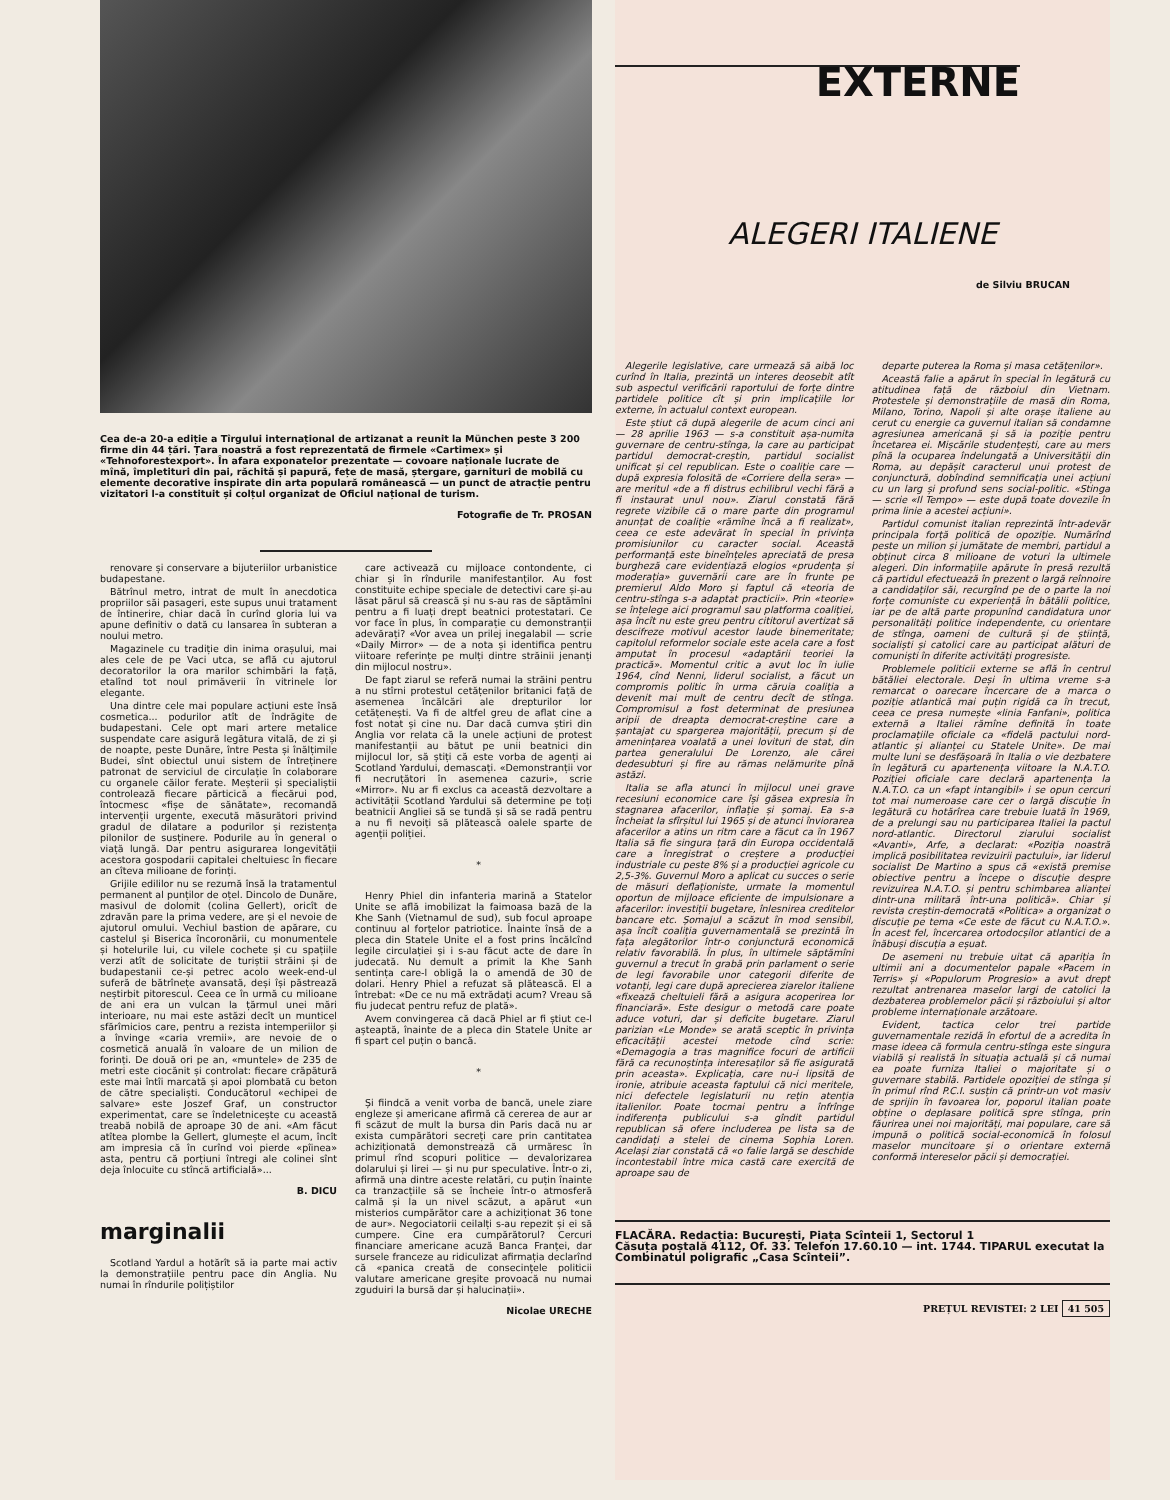Cea de-a 20-a ediție a Tîrgului internațional de artizanat a reunit la München peste 3 200 firme din 44 țări. Țara noastră a fost reprezentată de firmele «Cartimex» și «Tehnoforestexport». În afara exponatelor prezentate — covoare naționale lucrate de mînă, împletituri din pai, răchită și papură, fețe de masă, ștergare, garnituri de mobilă cu elemente decorative inspirate din arta populară românească — un punct de atracție pentru vizitatori l-a constituit și colțul organizat de Oficiul național de turism.
Fotografie de Tr. PROSAN
renovare și conservare a bijuteriilor urbanistice budapestane.
Bătrînul metro, intrat de mult în anecdotica propriilor săi pasageri, este supus unui tratament de întinerire, chiar dacă în curînd gloria lui va apune definitiv o dată cu lansarea în subteran a noului metro.
Magazinele cu tradiție din inima orașului, mai ales cele de pe Vaci utca, se află cu ajutorul decoratorilor la ora marilor schimbări la față, etalînd tot noul primăverii în vitrinele lor elegante.
Una dintre cele mai populare acțiuni este însă cosmetica... podurilor atît de îndrăgite de budapestani. Cele opt mari artere metalice suspendate care asigură legătura vitală, de zi și de noapte, peste Dunăre, între Pesta și înălțimile Budei, sînt obiectul unui sistem de întreținere patronat de serviciul de circulație în colaborare cu organele căilor ferate. Meșterii și specialiștii controlează fiecare părticică a fiecărui pod, întocmesc «fișe de sănătate», recomandă intervenții urgente, execută măsurători privind gradul de dilatare a podurilor și rezistența pilonilor de susținere. Podurile au în general o viață lungă. Dar pentru asigurarea longevității acestora gospodarii capitalei cheltuiesc în fiecare an cîteva milioane de forinți.
Grijile edililor nu se rezumă însă la tratamentul permanent al punților de oțel. Dincolo de Dunăre, masivul de dolomit (colina Gellert), oricît de zdravăn pare la prima vedere, are și el nevoie de ajutorul omului. Vechiul bastion de apărare, cu castelul și Biserica încoronării, cu monumentele și hotelurile lui, cu vilele cochete și cu spațiile verzi atît de solicitate de turiștii străini și de budapestanii ce-și petrec acolo week-end-ul suferă de bătrînețe avansată, deși își păstrează neștirbit pitorescul. Ceea ce în urmă cu milioane de ani era un vulcan la țărmul unei mări interioare, nu mai este astăzi decît un munticel sfărîmicios care, pentru a rezista intemperiilor și a învinge «caria vremii», are nevoie de o cosmetică anuală în valoare de un milion de forinți. De două ori pe an, «muntele» de 235 de metri este ciocănit și controlat: fiecare crăpătură este mai întîi marcată și apoi plombată cu beton de către specialiști. Conducătorul «echipei de salvare» este Joszef Graf, un constructor experimentat, care se îndeletnicește cu această treabă nobilă de aproape 30 de ani. «Am făcut atîtea plombe la Gellert, glumește el acum, încît am impresia că în curînd voi pierde «pîinea» asta, pentru că porțiuni întregi ale colinei sînt deja înlocuite cu stîncă artificială»...
B. DICU
marginalii
Scotland Yardul a hotărît să ia parte mai activ la demonstrațiile pentru pace din Anglia. Nu numai în rîndurile polițiștilor
care activează cu mijloace contondente, ci chiar și în rîndurile manifestanților. Au fost constituite echipe speciale de detectivi care și-au lăsat părul să crească și nu s-au ras de săptămîni pentru a fi luați drept beatnici protestatari. Ce vor face în plus, în comparație cu demonstranții adevărați? «Vor avea un prilej inegalabil — scrie «Daily Mirror» — de a nota și identifica pentru viitoare referințe pe mulți dintre străinii jenanți din mijlocul nostru».
De fapt ziarul se referă numai la străini pentru a nu stîrni protestul cetățenilor britanici față de asemenea încălcări ale drepturilor lor cetățenești. Va fi de altfel greu de aflat cine a fost notat și cine nu. Dar dacă cumva știri din Anglia vor relata că la unele acțiuni de protest manifestanții au bătut pe unii beatnici din mijlocul lor, să știți că este vorba de agenți ai Scotland Yardului, demascați. «Demonstranții vor fi necruțători în asemenea cazuri», scrie «Mirror». Nu ar fi exclus ca această dezvoltare a activității Scotland Yardului să determine pe toți beatnicii Angliei să se tundă și să se radă pentru a nu fi nevoiți să plătească oalele sparte de agenții poliției.
*
Henry Phiel din infanteria marină a Statelor Unite se află imobilizat la faimoasa bază de la Khe Sanh (Vietnamul de sud), sub focul aproape continuu al forțelor patriotice. Înainte însă de a pleca din Statele Unite el a fost prins încălcînd legile circulației și i s-au făcut acte de dare în judecată. Nu demult a primit la Khe Sanh sentința care-l obligă la o amendă de 30 de dolari. Henry Phiel a refuzat să plătească. El a întrebat: «De ce nu mă extrădați acum? Vreau să fiu judecat pentru refuz de plată».
Avem convingerea că dacă Phiel ar fi știut ce-l așteaptă, înainte de a pleca din Statele Unite ar fi spart cel puțin o bancă.
*
Și fiindcă a venit vorba de bancă, unele ziare engleze și americane afirmă că cererea de aur ar fi scăzut de mult la bursa din Paris dacă nu ar exista cumpărători secreți care prin cantitatea achiziționată demonstrează că urmăresc în primul rînd scopuri politice — devalorizarea dolarului și lirei — și nu pur speculative. Într-o zi, afirmă una dintre aceste relatări, cu puțin înainte ca tranzacțiile să se încheie într-o atmosferă calmă și la un nivel scăzut, a apărut «un misterios cumpărător care a achiziționat 36 tone de aur». Negociatorii ceilalți s-au repezit și ei să cumpere. Cine era cumpărătorul? Cercuri financiare americane acuză Banca Franței, dar sursele franceze au ridiculizat afirmația declarînd că «panica creată de consecințele politicii valutare americane greșite provoacă nu numai zguduiri la bursă dar și halucinații».
Nicolae URECHE
EXTERNE
ALEGERI ITALIENE
de Silviu BRUCAN
Alegerile legislative, care urmează să aibă loc curînd în Italia, prezintă un interes deosebit atît sub aspectul verificării raportului de forțe dintre partidele politice cît și prin implicațiile lor externe, în actualul context european.
Este știut că după alegerile de acum cinci ani — 28 aprilie 1963 — s-a constituit așa-numita guvernare de centru-stînga, la care au participat partidul democrat-creștin, partidul socialist unificat și cel republican. Este o coaliție care — după expresia folosită de «Corriere della sera» — are meritul «de a fi distrus echilibrul vechi fără a fi instaurat unul nou». Ziarul constată fără regrete vizibile că o mare parte din programul anunțat de coaliție «rămîne încă a fi realizat», ceea ce este adevărat în special în privința promisiunilor cu caracter social. Această performanță este bineînțeles apreciată de presa burgheză care evidențiază elogios «prudența și moderația» guvernării care are în frunte pe premierul Aldo Moro și faptul că «teoria de centru-stînga s-a adaptat practicii». Prin «teorie» se înțelege aici programul sau platforma coaliției, așa încît nu este greu pentru cititorul avertizat să descifreze motivul acestor laude binemeritate; capitolul reformelor sociale este acela care a fost amputat în procesul «adaptării teoriei la practică». Momentul critic a avut loc în iulie 1964, cînd Nenni, liderul socialist, a făcut un compromis politic în urma căruia coaliția a devenit mai mult de centru decît de stînga. Compromisul a fost determinat de presiunea aripii de dreapta democrat-creștine care a șantajat cu spargerea majorității, precum și de amenințarea voalată a unei lovituri de stat, din partea generalului De Lorenzo, ale cărei dedesubturi și fire au rămas nelămurite pînă astăzi.
Italia se afla atunci în mijlocul unei grave recesiuni economice care își găsea expresia în stagnarea afacerilor, inflație și șomaj. Ea s-a încheiat la sfîrșitul lui 1965 și de atunci înviorarea afacerilor a atins un ritm care a făcut ca în 1967 Italia să fie singura țară din Europa occidentală care a înregistrat o creștere a producției industriale cu peste 8% și a producției agricole cu 2,5-3%. Guvernul Moro a aplicat cu succes o serie de măsuri deflaționiste, urmate la momentul oportun de mijloace eficiente de impulsionare a afacerilor: investiții bugetare, înlesnirea creditelor bancare etc. Șomajul a scăzut în mod sensibil, așa încît coaliția guvernamentală se prezintă în fața alegătorilor într-o conjunctură economică relativ favorabilă. În plus, în ultimele săptămîni guvernul a trecut în grabă prin parlament o serie de legi favorabile unor categorii diferite de votanți, legi care după aprecierea ziarelor italiene «fixează cheltuieli fără a asigura acoperirea lor financiară». Este desigur o metodă care poate aduce voturi, dar și deficite bugetare. Ziarul parizian «Le Monde» se arată sceptic în privința eficacității acestei metode cînd scrie: «Demagogia a tras magnifice focuri de artificii fără ca recunoștința interesaților să fie asigurată prin aceasta». Explicația, care nu-i lipsită de ironie, atribuie aceasta faptului că nici meritele, nici defectele legislaturii nu rețin atenția italienilor. Poate tocmai pentru a înfrînge indiferența publicului s-a gîndit partidul republican să ofere includerea pe lista sa de candidați a stelei de cinema Sophia Loren. Același ziar constată că «o falie largă se deschide incontestabil între mica castă care exercită de aproape sau de
departe puterea la Roma și masa cetățenilor».
Această falie a apărut în special în legătură cu atitudinea față de războiul din Vietnam. Protestele și demonstrațiile de masă din Roma, Milano, Torino, Napoli și alte orașe italiene au cerut cu energie ca guvernul italian să condamne agresiunea americană și să ia poziție pentru încetarea ei. Mișcările studențești, care au mers pînă la ocuparea îndelungată a Universității din Roma, au depășit caracterul unui protest de conjunctură, dobîndind semnificația unei acțiuni cu un larg și profund sens social-politic. «Stinga — scrie «Il Tempo» — este după toate dovezile în prima linie a acestei acțiuni».
Partidul comunist italian reprezintă într-adevăr principala forță politică de opoziție. Numărînd peste un milion și jumătate de membri, partidul a obținut circa 8 milioane de voturi la ultimele alegeri. Din informațiile apărute în presă rezultă că partidul efectuează în prezent o largă reînnoire a candidaților săi, recurgînd pe de o parte la noi forțe comuniste cu experiență în bătălii politice, iar pe de altă parte propunînd candidatura unor personalități politice independente, cu orientare de stînga, oameni de cultură și de știință, socialiști și catolici care au participat alături de comuniști în diferite activități progresiste.
Problemele politicii externe se află în centrul bătăliei electorale. Deși în ultima vreme s-a remarcat o oarecare încercare de a marca o poziție atlantică mai puțin rigidă ca în trecut, ceea ce presa numește «linia Fanfani», politica externă a Italiei rămîne definită în toate proclamațiile oficiale ca «fidelă pactului nord-atlantic și alianței cu Statele Unite». De mai multe luni se desfășoară în Italia o vie dezbatere în legătură cu apartenența viitoare la N.A.T.O. Poziției oficiale care declară apartenența la N.A.T.O. ca un «fapt intangibil» i se opun cercuri tot mai numeroase care cer o largă discuție în legătură cu hotărîrea care trebuie luată în 1969, de a prelungi sau nu participarea Italiei la pactul nord-atlantic. Directorul ziarului socialist «Avanti», Arfe, a declarat: «Poziția noastră implică posibilitatea revizuirii pactului», iar liderul socialist De Martino a spus că «există premise obiective pentru a începe o discuție despre revizuirea N.A.T.O. și pentru schimbarea alianței dintr-una militară într-una politică». Chiar și revista creștin-democrată «Politica» a organizat o discuție pe tema «Ce este de făcut cu N.A.T.O.». În acest fel, încercarea ortodocșilor atlantici de a înăbuși discuția a eșuat.
De asemeni nu trebuie uitat că apariția în ultimii ani a documentelor papale «Pacem in Terris» și «Populorum Progresio» a avut drept rezultat antrenarea maselor largi de catolici la dezbaterea problemelor păcii și războiului și altor probleme internaționale arzătoare.
Evident, tactica celor trei partide guvernamentale rezidă în efortul de a acredita în mase ideea că formula centru-stînga este singura viabilă și realistă în situația actuală și că numai ea poate furniza Italiei o majoritate și o guvernare stabilă. Partidele opoziției de stînga și în primul rînd P.C.I. susțin că printr-un vot masiv de sprijin în favoarea lor, poporul italian poate obține o deplasare politică spre stînga, prin făurirea unei noi majorități, mai populare, care să impună o politică social-economică în folosul maselor muncitoare și o orientare externă conformă intereselor păcii și democrației.
FLACĂRA. Redacția: București, Piața Scînteii 1, Sectorul 1
Căsuța poștală 4112, Of. 33. Telefon 17.60.10 — int. 1744. TIPARUL executat la Combinatul poligrafic „Casa Scînteii”.
PREȚUL REVISTEI: 2 LEI 41 505